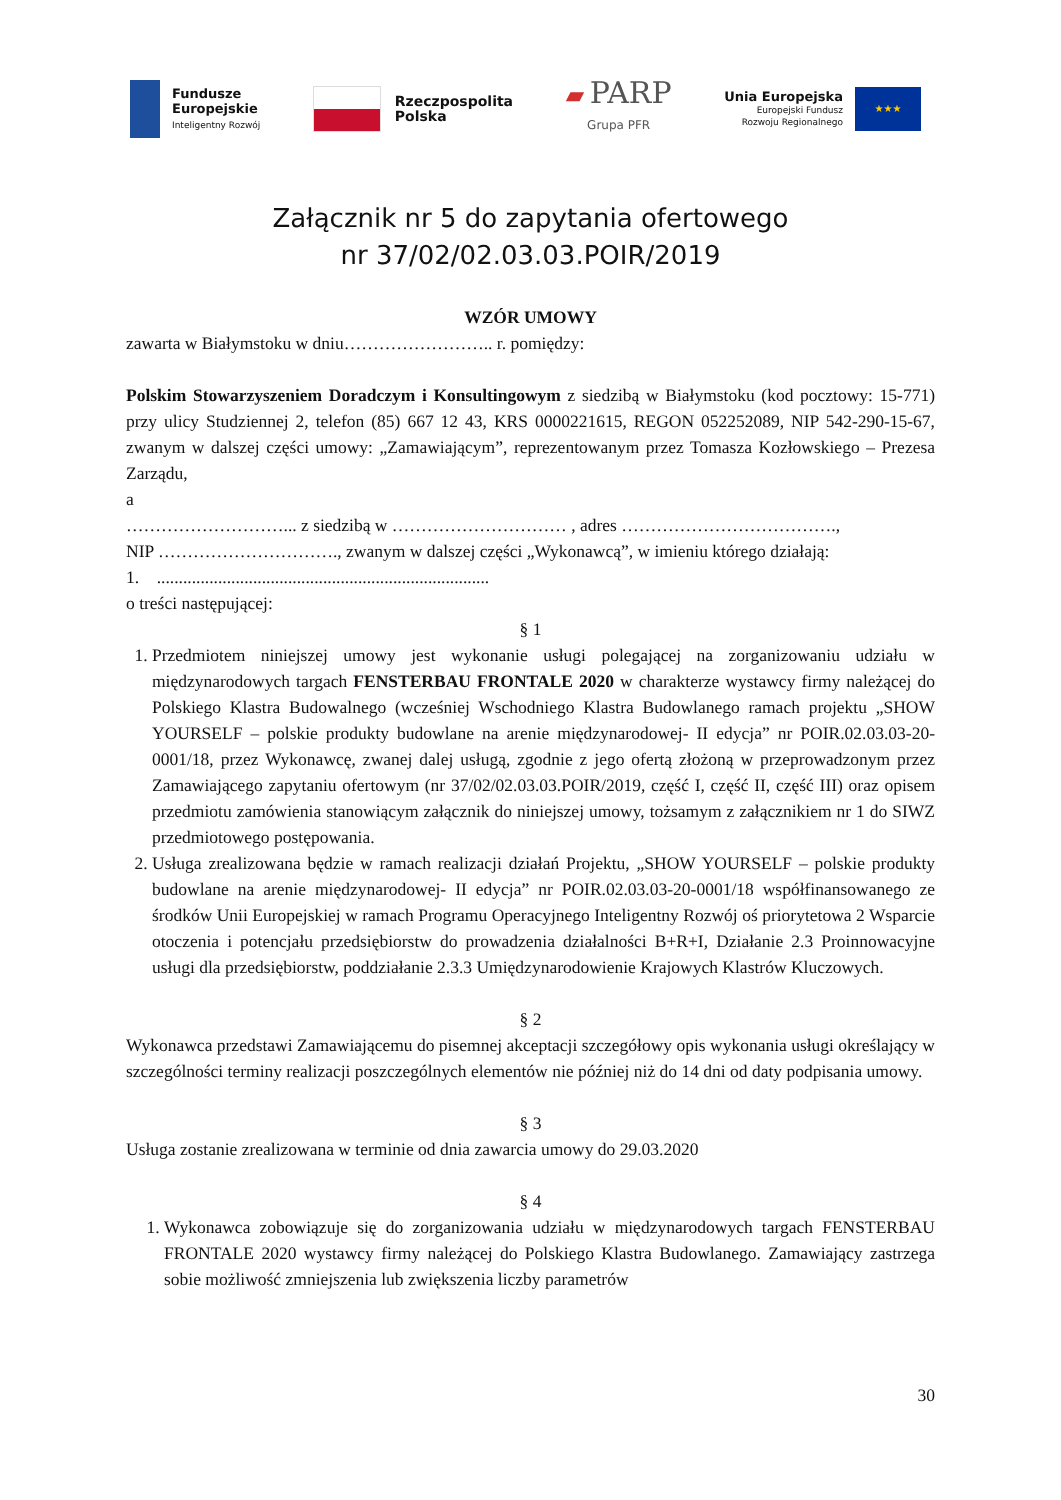Fundusze
Europejskie
Inteligentny Rozwój
Rzeczpospolita
Polska
▰ PARP
Grupa PFR
Unia Europejska
Europejski Fundusz
Rozwoju Regionalnego
★★★
Załącznik nr 5 do zapytania ofertowego
nr 37/02/02.03.03.POIR/2019
WZÓR UMOWY
zawarta w Białymstoku w dniu…………………….. r. pomiędzy:
Polskim Stowarzyszeniem Doradczym i Konsultingowym z siedzibą w Białymstoku (kod pocztowy: 15-771) przy ulicy Studziennej 2, telefon (85) 667 12 43, KRS 0000221615, REGON 052252089, NIP 542-290-15-67, zwanym w dalszej części umowy: „Zamawiającym”, reprezentowanym przez Tomasza Kozłowskiego – Prezesa Zarządu,
a
………………………... z siedzibą w ………………………… , adres ……………………………….,
NIP …………………………., zwanym w dalszej części „Wykonawcą”, w imieniu którego działają:
1. ............................................................................
o treści następującej:
§ 1
1. Przedmiotem niniejszej umowy jest wykonanie usługi polegającej na zorganizowaniu udziału w międzynarodowych targach FENSTERBAU FRONTALE 2020 w charakterze wystawcy firmy należącej do Polskiego Klastra Budowalnego (wcześniej Wschodniego Klastra Budowlanego ramach projektu „SHOW YOURSELF – polskie produkty budowlane na arenie międzynarodowej- II edycja” nr POIR.02.03.03-20-0001/18, przez Wykonawcę, zwanej dalej usługą, zgodnie z jego ofertą złożoną w przeprowadzonym przez Zamawiającego zapytaniu ofertowym (nr 37/02/02.03.03.POIR/2019, część I, część II, część III) oraz opisem przedmiotu zamówienia stanowiącym załącznik do niniejszej umowy, tożsamym z załącznikiem nr 1 do SIWZ przedmiotowego postępowania.
2. Usługa zrealizowana będzie w ramach realizacji działań Projektu, „SHOW YOURSELF – polskie produkty budowlane na arenie międzynarodowej- II edycja” nr POIR.02.03.03-20-0001/18 współfinansowanego ze środków Unii Europejskiej w ramach Programu Operacyjnego Inteligentny Rozwój oś priorytetowa 2 Wsparcie otoczenia i potencjału przedsiębiorstw do prowadzenia działalności B+R+I, Działanie 2.3 Proinnowacyjne usługi dla przedsiębiorstw, poddziałanie 2.3.3 Umiędzynarodowienie Krajowych Klastrów Kluczowych.
§ 2
Wykonawca przedstawi Zamawiającemu do pisemnej akceptacji szczegółowy opis wykonania usługi określający w szczególności terminy realizacji poszczególnych elementów nie później niż do 14 dni od daty podpisania umowy.
§ 3
Usługa zostanie zrealizowana w terminie od dnia zawarcia umowy do 29.03.2020
§ 4
1. Wykonawca zobowiązuje się do zorganizowania udziału w międzynarodowych targach FENSTERBAU FRONTALE 2020 wystawcy firmy należącej do Polskiego Klastra Budowlanego. Zamawiający zastrzega sobie możliwość zmniejszenia lub zwiększenia liczby parametrów
30